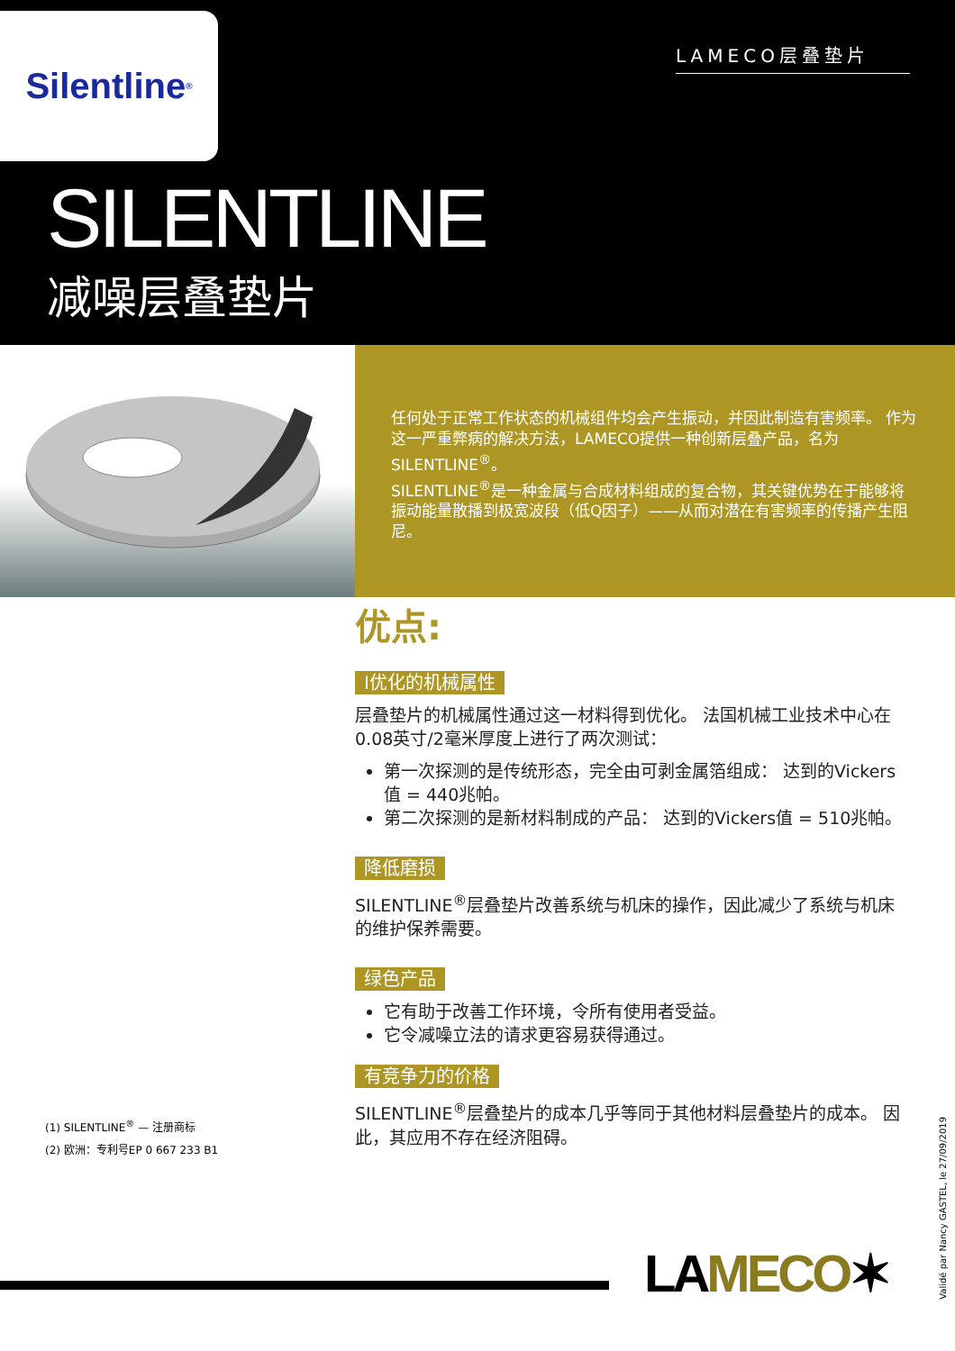Silentline<sup>®</sup>
LAMECO层叠垫片
SILENTLINE
减噪层叠垫片
任何处于正常工作状态的机械组件均会产生振动，并因此制造有害频率。 作为这一严重弊病的解决方法，LAMECO提供一种创新层叠产品，名为SILENTLINE<sup>®</sup>。
SILENTLINE<sup>®</sup>是一种金属与合成材料组成的复合物，其关键优势在于能够将振动能量散播到极宽波段（低Q因子）——从而对潜在有害频率的传播产生阻尼。
优点:
I优化的机械属性
层叠垫片的机械属性通过这一材料得到优化。 法国机械工业技术中心在0.08英寸/2毫米厚度上进行了两次测试：
第一次探测的是传统形态，完全由可剥金属箔组成： 达到的Vickers值 = 440兆帕。
第二次探测的是新材料制成的产品： 达到的Vickers值 = 510兆帕。
降低磨损
SILENTLINE<sup>®</sup>层叠垫片改善系统与机床的操作，因此减少了系统与机床的维护保养需要。
绿色产品
它有助于改善工作环境，令所有使用者受益。
它令减噪立法的请求更容易获得通过。
有竞争力的价格
SILENTLINE<sup>®</sup>层叠垫片的成本几乎等同于其他材料层叠垫片的成本。 因此，其应用不存在经济阻碍。
(1) SILENTLINE<sup>®</sup> — 注册商标
(2) 欧洲：专利号EP 0 667 233 B1
Validé par Nancy GASTEL, le 27/09/2019
LAMECO✶